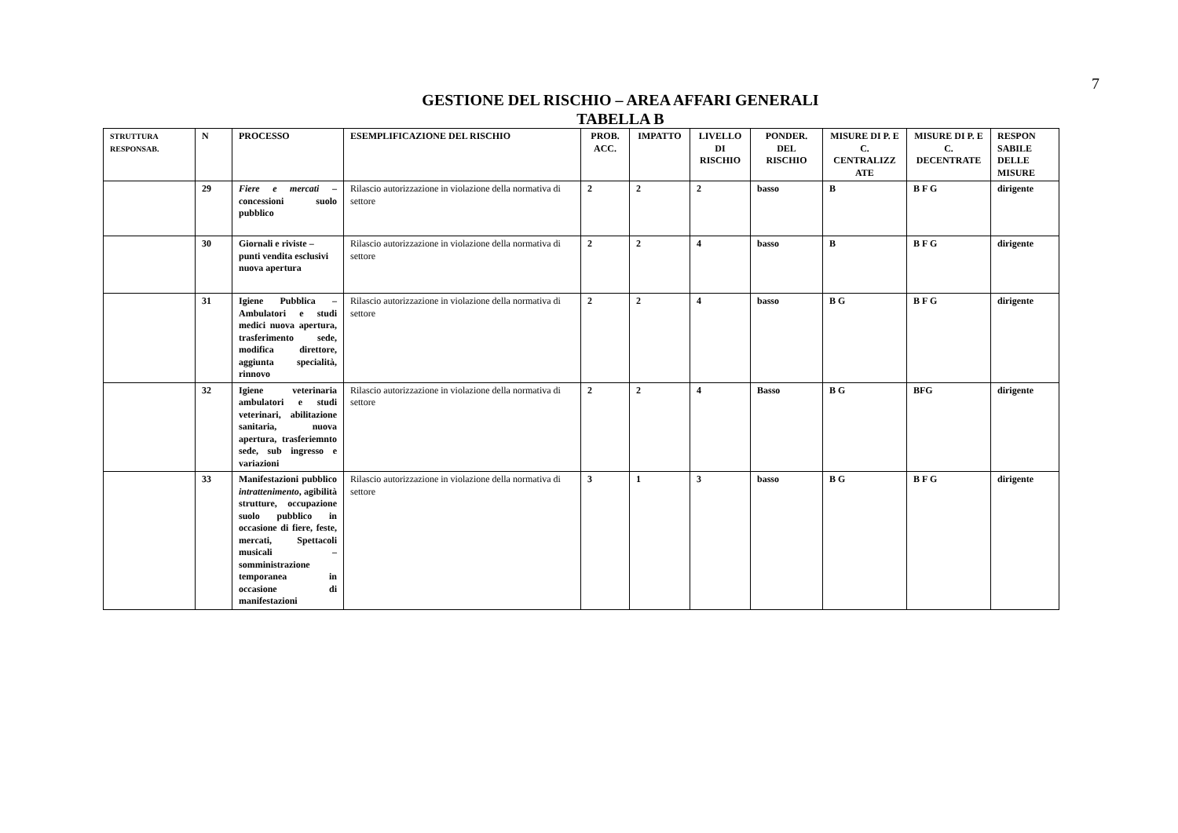7
GESTIONE DEL RISCHIO – AREA AFFARI GENERALI
TABELLA B
| STRUTTURA RESPONSAB. | N | PROCESSO | ESEMPLIFICAZIONE DEL RISCHIO | PROB. ACC. | IMPATTO | LIVELLO DI RISCHIO | PONDER. DEL RISCHIO | MISURE DI P. E C. CENTRALIZZ ATE | MISURE DI P. E C. DECENTRATE | RESPON SABILE DELLE MISURE |
| --- | --- | --- | --- | --- | --- | --- | --- | --- | --- | --- |
| | 29 | Fiere e mercati – concessioni suolo pubblico | Rilascio autorizzazione in violazione della normativa di settore | 2 | 2 | 2 | basso | B | B F G | dirigente |
| | 30 | Giornali e riviste – punti vendita esclusivi nuova apertura | Rilascio autorizzazione in violazione della normativa di settore | 2 | 2 | 4 | basso | B | B F G | dirigente |
| | 31 | Igiene Pubblica – Ambulatori e studi medici nuova apertura, trasferimento sede, modifica direttore, aggiunta specialità, rinnovo | Rilascio autorizzazione in violazione della normativa di settore | 2 | 2 | 4 | basso | B G | B F G | dirigente |
| | 32 | Igiene veterinaria ambulatori e studi veterinari, abilitazione sanitaria, nuova apertura, trasferiemnto sede, sub ingresso e variazioni | Rilascio autorizzazione in violazione della normativa di settore | 2 | 2 | 4 | Basso | B G | BFG | dirigente |
| | 33 | Manifestazioni pubblico intrattenimento , agibilità strutture, occupazione suolo pubblico in occasione di fiere, feste, mercati, Spettacoli musicali – somministrazione temporanea in occasione di manifestazioni | Rilascio autorizzazione in violazione della normativa di settore | 3 | 1 | 3 | basso | B G | B F G | dirigente |